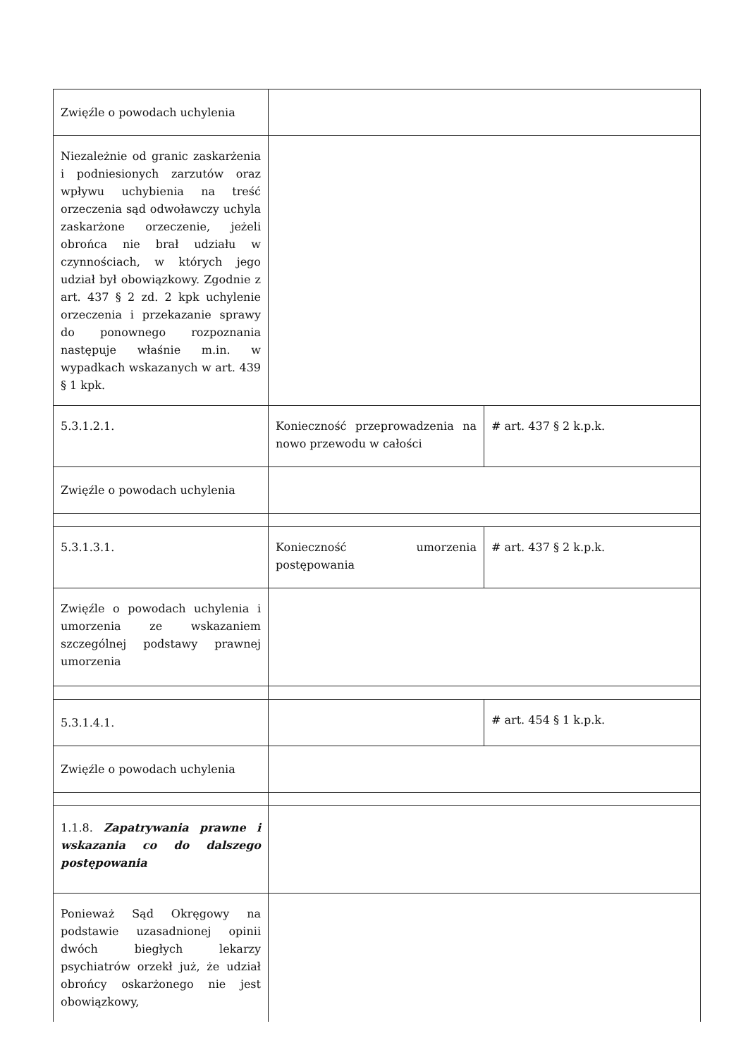| Zwięźle o powodach uchylenia | | |
| Niezależnie od granic zaskarżenia i podniesionych zarzutów oraz wpływu uchybienia na treść orzeczenia sąd odwoławczy uchyla zaskarżone orzeczenie, jeżeli obrońca nie brał udziału w czynnościach, w których jego udział był obowiązkowy. Zgodnie z art. 437 § 2 zd. 2 kpk uchylenie orzeczenia i przekazanie sprawy do ponownego rozpoznania następuje właśnie m.in. w wypadkach wskazanych w art. 439 § 1 kpk. | | |
| 5.3.1.2.1. | Konieczność przeprowadzenia na nowo przewodu w całości | # art. 437 § 2 k.p.k. |
| Zwięźle o powodach uchylenia | | |
| 5.3.1.3.1. | Konieczność umorzenia postępowania | # art. 437 § 2 k.p.k. |
| Zwięźle o powodach uchylenia i umorzenia ze wskazaniem szczególnej podstawy prawnej umorzenia | | |
| 5.3.1.4.1. | | # art. 454 § 1 k.p.k. |
| Zwięźle o powodach uchylenia | | |
| 1.1.8. Zapatrywania prawne i wskazania co do dalszego postępowania | | |
| Ponieważ Sąd Okręgowy na podstawie uzasadnionej opinii dwóch biegłych lekarzy psychiatrów orzekł już, że udział obrońcy oskarżonego nie jest obowiązkowy, | | |